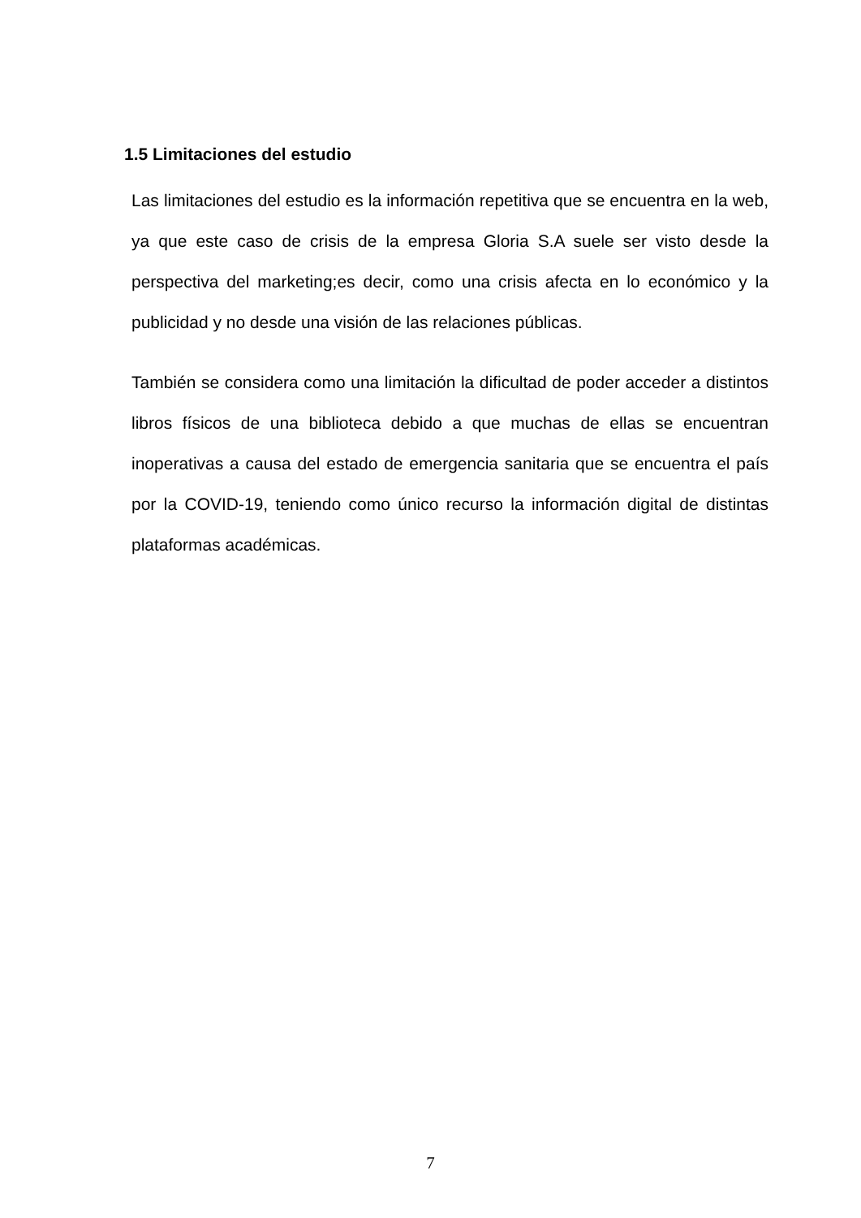1.5 Limitaciones del estudio
Las limitaciones del estudio es la información repetitiva que se encuentra en la web, ya que este caso de crisis de la empresa Gloria S.A suele ser visto desde la perspectiva del marketing;es decir, como una crisis afecta en lo económico y la publicidad y no desde una visión de las relaciones públicas.
También se considera como una limitación la dificultad de poder acceder a distintos libros físicos de una biblioteca debido a que muchas de ellas se encuentran inoperativas a causa del estado de emergencia sanitaria que se encuentra el país por la COVID-19, teniendo como único recurso la información digital de distintas plataformas académicas.
7